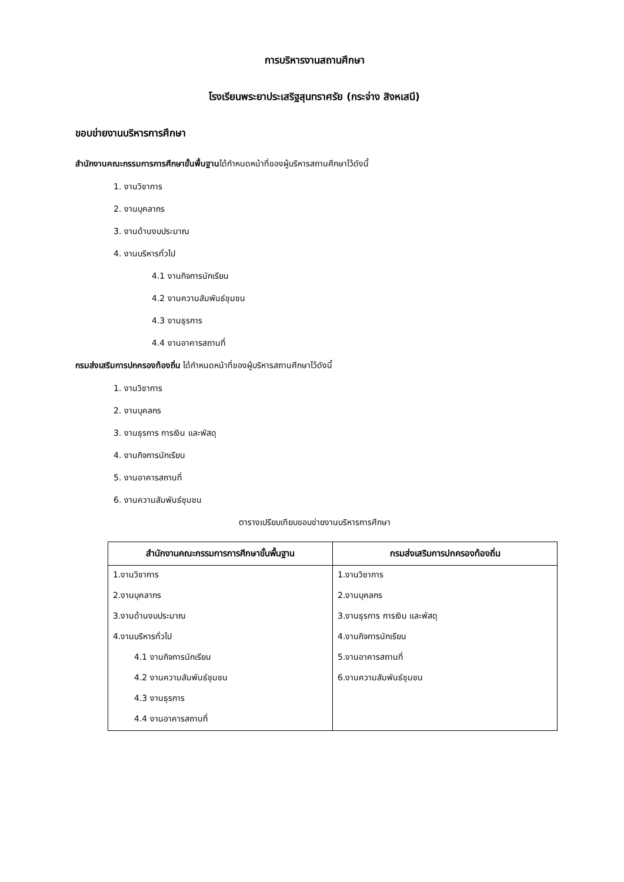การบริหารงานสถานศึกษา
โรงเรียนพระยาประเสริฐสุนทราศรัย (กระจ่าง สิงหเสนี)
ขอบข่ายงานบริหารการศึกษา
สำนักงานคณะกรรมการการศึกษาขั้นพื้นฐานได้กำหนดหน้าที่ของผู้บริหารสถานศึกษาไว้ดังนี้
1. งานวิชาการ
2. งานบุคลากร
3. งานด้านงบประมาณ
4. งานบริหารทั่วไป
4.1 งานกิจการนักเรียน
4.2 งานความสัมพันธ์ชุมชน
4.3 งานธุรการ
4.4 งานอาคารสถานที่
กรมส่งเสริมการปกครองท้องถิ่น ได้กำหนดหน้าที่ของผู้บริหารสถานศึกษาไว้ดังนี้
1. งานวิชาการ
2. งานบุคลกร
3. งานธุรการ การเงิน และพัสดุ
4. งานกิจการนักเรียน
5. งานอาคารสถานที่
6. งานความสัมพันธ์ชุมชน
ตารางเปรียบเทียบขอบข่ายงานบริหารการศึกษา
| สำนักงานคณะกรรมการการศึกษาขั้นพื้นฐาน | กรมส่งเสริมการปกครองท้องถิ่น |
| --- | --- |
| 1.งานวิชาการ | 1.งานวิชาการ |
| 2.งานบุคลากร | 2.งานบุคลกร |
| 3.งานด้านงบประมาณ | 3.งานธุรการ การเงิน และพัสดุ |
| 4.งานบริหารทั่วไป | 4.งานกิจการนักเรียน |
| 4.1 งานกิจการนักเรียน | 5.งานอาคารสถานที่ |
| 4.2 งานความสัมพันธ์ชุมชน | 6.งานความสัมพันธ์ชุมชน |
| 4.3 งานธุรการ | |
| 4.4 งานอาคารสถานที่ | |